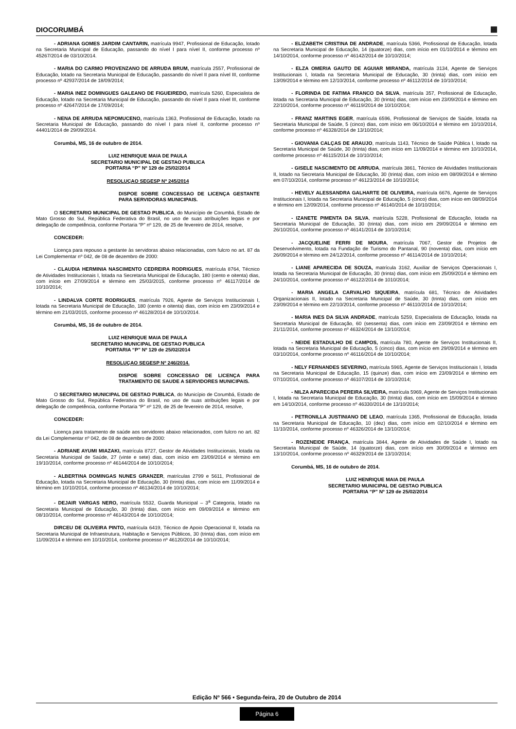DIOCORUMBÁ ▦
- ADRIANA GOMES JARDIM CANTARIN, matrícula 9947, Profissional de Educação, lotado na Secretaria Municipal de Educação, passando do nível I para nível II, conforme processo nº 45267/2014 de 03/10/2014.
- MARIA DO CARMO PROVENZANO DE ARRUDA BRUM, matrícula 2557, Profissional de Educação, lotado na Secretaria Municipal de Educação, passando do nível II para nível III, conforme processo nº 42937/2014 de 18/09/2014;
- MARIA INEZ DOMINGUES GALEANO DE FIGUEIREDO, matrícula 5260, Especialista de Educação, lotado na Secretaria Municipal de Educação, passando do nível II para nível III, conforme processo nº 42647/2014 de 17/09/2014;
- NENA DE ARRUDA NEPOMUCENO, matrícula 1363, Profissional de Educação, lotado na Secretaria Municipal de Educação, passando do nível I para nível II, conforme processo nº 44401/2014 de 29/09/2014.
Corumbá, MS, 16 de outubro de 2014.
LUIZ HENRIQUE MAIA DE PAULA
SECRETARIO MUNICIPAL DE GESTAO PUBLICA
PORTARIA “P” Nº 129 de 25/02/2014
RESOLUÇAO SEGESP Nº 245/2014
DISPOE SOBRE CONCESSAO DE LICENÇA GESTANTE PARA SERVIDORAS MUNICIPAIS.
O SECRETARIO MUNICIPAL DE GESTAO PUBLICA, do Município de Corumbá, Estado de Mato Grosso do Sul, República Federativa do Brasil, no uso de suas atribuições legais e por delegação de competência, conforme Portaria “P” nº 129, de 25 de fevereiro de 2014, resolve,
CONCEDER:
Licença para repouso a gestante às servidoras abaixo relacionadas, com fulcro no art. 87 da Lei Complementar nº 042, de 08 de dezembro de 2000:
- CLAUDIA HERMINIA NASCIMENTO CEDREIRA RODRIGUES, matrícula 8764, Técnico de Atividades Institucionais I, lotada na Secretaria Municipal de Educação, 180 (cento e oitenta) dias, com início em 27/09/2014 e término em 25/03/2015, conforme processo nº 46117/2014 de 10/10/2014;
- LINDALVA CORTE RODRIGUES, matrícula 7926, Agente de Serviços Institucionais I, lotada na Secretaria Municipal de Educação, 180 (cento e oitenta) dias, com início em 23/09/2014 e término em 21/03/2015, conforme processo nº 46128/2014 de 10/10/2014.
Corumbá, MS, 16 de outubro de 2014.
LUIZ HENRIQUE MAIA DE PAULA
SECRETARIO MUNICIPAL DE GESTAO PUBLICA
PORTARIA “P” Nº 129 de 25/02/2014
RESOLUÇAO SEGESP Nº 246/2014.
DISPOE SOBRE CONCESSAO DE LICENÇA PARA TRATAMENTO DE SAUDE A SERVIDORES MUNICIPAIS.
O SECRETARIO MUNICIPAL DE GESTAO PUBLICA, do Município de Corumbá, Estado de Mato Grosso do Sul, República Federativa do Brasil, no uso de suas atribuições legais e por delegação de competência, conforme Portaria “P” nº 129, de 25 de fevereiro de 2014, resolve,
CONCEDER:
Licença para tratamento de saúde aos servidores abaixo relacionados, com fulcro no art. 82 da Lei Complementar nº 042, de 08 de dezembro de 2000:
- ADRIANE AYUMI MIAZAKI, matrícula 8727, Gestor de Atividades Institucionais, lotada na Secretaria Municipal de Saúde, 27 (vinte e sete) dias, com início em 23/09/2014 e término em 19/10/2014, conforme processo nº 46144/2014 de 10/10/2014;
- ALBERTINA DOMINGAS NUNES GRANZER, matrículas 2799 e 5611, Profissional de Educação, lotada na Secretaria Municipal de Educação, 30 (trinta) dias, com início em 11/09/2014 e término em 10/10/2014, conforme processo nº 46134/2014 de 10/10/2014;
- DEJAIR VARGAS NERO, matrícula 5532, Guarda Municipal – 3<sup>a</sup> Categoria, lotado na Secretaria Municipal de Educação, 30 (trinta) dias, com início em 09/09/2014 e término em 08/10/2014, conforme processo nº 46143/2014 de 10/10/2014;
DIRCEU DE OLIVEIRA PINTO, matrícula 6419, Técnico de Apoio Operacional II, lotada na Secretaria Municipal de Infraestrutura, Habitação e Serviços Públicos, 30 (trinta) dias, com início em 11/09/2014 e término em 10/10/2014, conforme processo nº 46120/2014 de 10/10/2014;
- ELIZABETH CRISTINA DE ANDRADE, matrícula 5366, Profissional de Educação, lotada na Secretaria Municipal de Educação, 14 (quatorze) dias, com início em 01/10/2014 e término em 14/10/2014, conforme processo nº 46142/2014 de 10/10/2014;
- ELZA OMERIA GAUTO DE AGUIAR MIRANDA, matrícula 3134, Agente de Serviços Institucionais I, lotada na Secretaria Municipal de Educação, 30 (trinta) dias, com início em 13/09/2014 e término em 12/10/2014, conforme processo nº 46112/2014 de 10/10/2014;
- FLORINDA DE FATIMA FRANCO DA SILVA, matrícula 357, Profissional de Educação, lotada na Secretaria Municipal de Educação, 30 (trinta) dias, com início em 23/09/2014 e término em 22/10/2014, conforme processo nº 46119/2014 de 10/10/2014;
- FRANZ MARTINS EGER, matrícula 6596, Profissional de Serviços de Saúde, lotada na Secretaria Municipal de Saúde, 5 (cinco) dias, com início em 06/10/2014 e término em 10/10/2014, conforme processo nº 46328/2014 de 13/10/2014;
- GIOVANIA CALÇAS DE ARAUJO, matrícula 1143, Técnico de Saúde Pública I, lotado na Secretaria Municipal de Saúde, 30 (trinta) dias, com início em 11/09/2014 e término em 10/10/2014, conforme processo nº 46115/2014 de 10/10/2014;
- GISELE NASCIMENTO DE ARRUDA, matrícula 3861, Técnico de Atividades Institucionais II, lotado na Secretaria Municipal de Educação, 30 (trinta) dias, com início em 08/09/2014 e término em 07/10/2014, conforme processo nº 46123/2014 de 10/10/2014;
- HEVELY ALESSANDRA GALHARTE DE OLIVEIRA, matrícula 6676, Agente de Serviços Institucionais I, lotada na Secretaria Municipal de Educação, 5 (cinco) dias, com início em 08/09/2014 e término em 12/09/2014, conforme processo nº 46140/2014 de 10/10/2014;
- IZANETE PIMENTA DA SILVA, matrícula 5228, Profissional de Educação, lotada na Secretaria Municipal de Educação, 30 (trinta) dias, com início em 29/09/2014 e término em 26/10/2014, conforme processo nº 46141/2014 de 10/10/2014;
- JACQUELINE FERRI DE MOURA, matrícula 7067, Gestor de Projetos de Desenvolvimento, lotada na Fundação de Turismo do Pantanal, 90 (noventa) dias, com início em 26/09/2014 e término em 24/12/2014, conforme processo nº 46114/2014 de 10/10/2014;
- LIANE APARECIDA DE SOUZA, matrícula 3162, Auxiliar de Serviços Operacionais I, lotada na Secretaria Municipal de Educação, 30 (trinta) dias, com início em 25/09/2014 e término em 24/10/2014, conforme processo nº 46122/2014 de 1010/2014;
- MARIA ANGELA CARVALHO SIQUEIRA, matrícula 681, Técnico de Atividades Organizacionais II, lotado na Secretaria Municipal de Saúde, 30 (trinta) dias, com início em 23/09/2014 e término em 22/10/2014, conforme processo nº 46110/2014 de 10/10/2014;
- MARIA INES DA SILVA ANDRADE, matrícula 5259, Especialista de Educação, lotada na Secretaria Municipal de Educação, 60 (sessenta) dias, com início em 23/09/2014 e término em 21/11/2014, conforme processo nº 46324/2014 de 13/10/2014;
- NEIDE ESTADULHO DE CAMPOS, matrícula 780, Agente de Serviços Institucionais II, lotada na Secretaria Municipal de Educação, 5 (cinco) dias, com início em 29/09/2014 e término em 03/10/2014, conforme processo nº 46116/2014 de 10/10/2014;
- NELY FERNANDES SEVERINO, matrícula 5965, Agente de Serviços Institucionais I, lotada na Secretaria Municipal de Educação, 15 (quinze) dias, com início em 23/09/2014 e término em 07/10/2014, conforme processo nº 46107/2014 de 10/10/2014;
- NILZA APARECIDA PEREIRA SILVEIRA, matrícula 5969, Agente de Serviços Institucionais I, lotada na Secretaria Municipal de Educação, 30 (trinta) dias, com início em 15/09/2014 e término em 14/10/2014, conforme processo nº 46330/2014 de 13/10/2014;
- PETRONILLA JUSTINIANO DE LEAO, matrícula 1365, Profissional de Educação, lotada na Secretaria Municipal de Educação, 10 (dez) dias, com início em 02/10/2014 e término em 11/10/2014, conforme processo nº 46326/2014 de 13/10/2014;
- ROZENEIDE FRANÇA, matrícula 3844, Agente de Atividades de Saúde I, lotado na Secretaria Municipal de Saúde, 14 (quatorze) dias, com início em 30/09/2014 e término em 13/10/2014, conforme processo nº 46329/2014 de 13/10/2014;
Corumbá, MS, 16 de outubro de 2014.
LUIZ HENRIQUE MAIA DE PAULA
SECRETARIO MUNICIPAL DE GESTAO PUBLICA
PORTARIA “P” Nº 129 de 25/02/2014
Edição Nº 566 • Segunda-feira, 20 de Outubro de 2014
Página 6